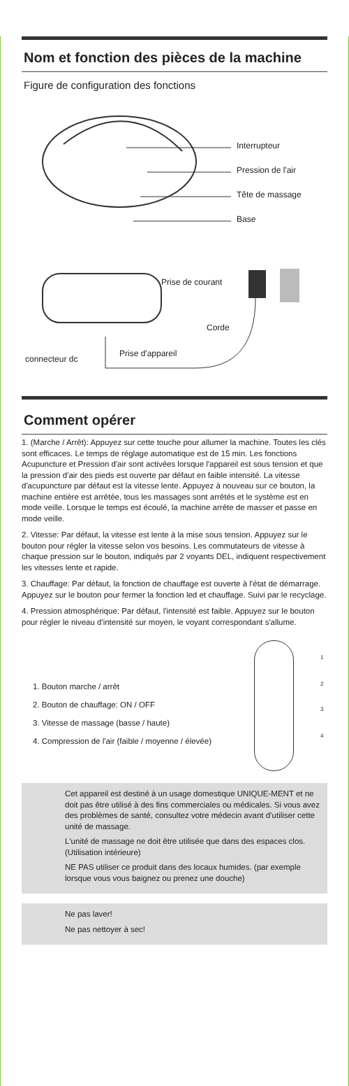Nom et fonction des pièces de la machine
Figure de configuration des fonctions
Interrupteur
Pression de l'air
Tête de massage
Base
Prise de courant
Corde
connecteur dc
Prise d'appareil
Comment opérer
1. (Marche / Arrêt): Appuyez sur cette touche pour allumer la machine. Toutes les clés sont efficaces. Le temps de réglage automatique est de 15 min. Les fonctions Acupuncture et Pression d'air sont activées lorsque l'appareil est sous tension et que la pression d'air des pieds est ouverte par défaut en faible intensité. La vitesse d'acupuncture par défaut est la vitesse lente. Appuyez à nouveau sur ce bouton, la machine entière est arrêtée, tous les massages sont arrêtés et le système est en mode veille. Lorsque le temps est écoulé, la machine arrête de masser et passe en mode veille.
2. Vitesse: Par défaut, la vitesse est lente à la mise sous tension. Appuyez sur le bouton pour régler la vitesse selon vos besoins. Les commutateurs de vitesse à chaque pression sur le bouton, indiqués par 2 voyants DEL, indiquent respectivement les vitesses lente et rapide.
3. Chauffage: Par défaut, la fonction de chauffage est ouverte à l'état de démarrage. Appuyez sur le bouton pour fermer la fonction led et chauffage. Suivi par le recyclage.
4. Pression atmosphérique: Par défaut, l'intensité est faible. Appuyez sur le bouton pour régler le niveau d'intensité sur moyen, le voyant correspondant s'allume.
1. Bouton marche / arrêt
2. Bouton de chauffage: ON / OFF
3. Vitesse de massage (basse / haute)
4. Compression de l'air (faible / moyenne / élevée)
1
2
3
4
Cet appareil est destiné à un usage domestique UNIQUE-MENT et ne doit pas être utilisé à des fins commerciales ou médicales. Si vous avez des problèmes de santé, consultez votre médecin avant d’utiliser cette unité de massage.
L'unité de massage ne doit être utilisée que dans des espaces clos. (Utilisation intérieure)
NE PAS utiliser ce produit dans des locaux humides. (par exemple lorsque vous vous baignez ou prenez une douche)
Ne pas laver!
Ne pas nettoyer à sec!